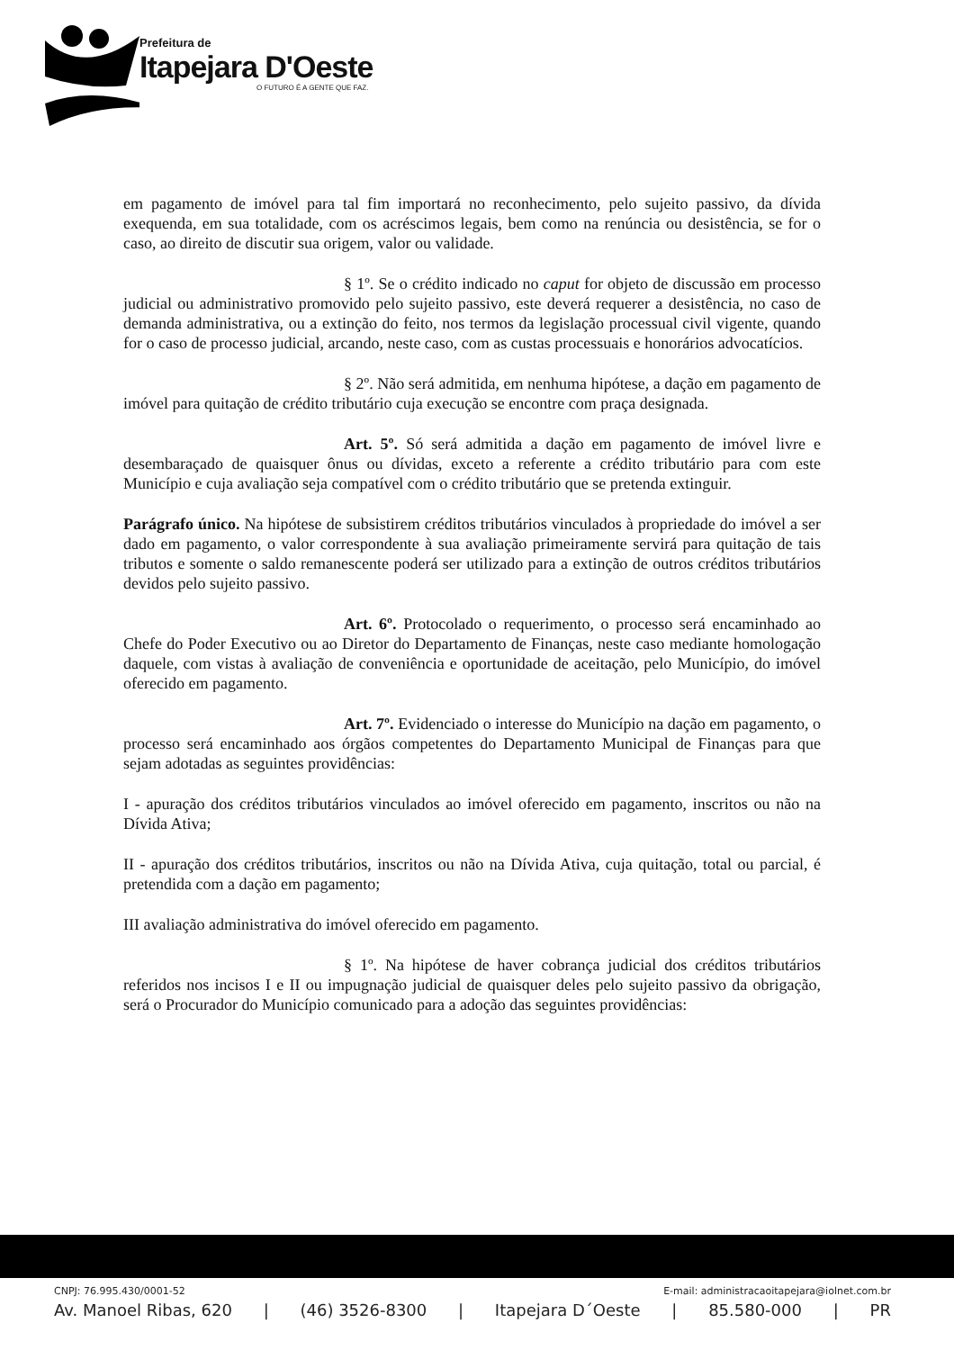Prefeitura de
Itapejara D'Oeste
O FUTURO É A GENTE QUE FAZ.
em pagamento de imóvel para tal fim importará no reconhecimento, pelo sujeito passivo, da dívida exequenda, em sua totalidade, com os acréscimos legais, bem como na renúncia ou desistência, se for o caso, ao direito de discutir sua origem, valor ou validade.
§ 1º. Se o crédito indicado no caput for objeto de discussão em processo judicial ou administrativo promovido pelo sujeito passivo, este deverá requerer a desistência, no caso de demanda administrativa, ou a extinção do feito, nos termos da legislação processual civil vigente, quando for o caso de processo judicial, arcando, neste caso, com as custas processuais e honorários advocatícios.
§ 2º. Não será admitida, em nenhuma hipótese, a dação em pagamento de imóvel para quitação de crédito tributário cuja execução se encontre com praça designada.
Art. 5º. Só será admitida a dação em pagamento de imóvel livre e desembaraçado de quaisquer ônus ou dívidas, exceto a referente a crédito tributário para com este Município e cuja avaliação seja compatível com o crédito tributário que se pretenda extinguir.
Parágrafo único. Na hipótese de subsistirem créditos tributários vinculados à propriedade do imóvel a ser dado em pagamento, o valor correspondente à sua avaliação primeiramente servirá para quitação de tais tributos e somente o saldo remanescente poderá ser utilizado para a extinção de outros créditos tributários devidos pelo sujeito passivo.
Art. 6º. Protocolado o requerimento, o processo será encaminhado ao Chefe do Poder Executivo ou ao Diretor do Departamento de Finanças, neste caso mediante homologação daquele, com vistas à avaliação de conveniência e oportunidade de aceitação, pelo Município, do imóvel oferecido em pagamento.
Art. 7º. Evidenciado o interesse do Município na dação em pagamento, o processo será encaminhado aos órgãos competentes do Departamento Municipal de Finanças para que sejam adotadas as seguintes providências:
I - apuração dos créditos tributários vinculados ao imóvel oferecido em pagamento, inscritos ou não na Dívida Ativa;
II - apuração dos créditos tributários, inscritos ou não na Dívida Ativa, cuja quitação, total ou parcial, é pretendida com a dação em pagamento;
III avaliação administrativa do imóvel oferecido em pagamento.
§ 1º. Na hipótese de haver cobrança judicial dos créditos tributários referidos nos incisos I e II ou impugnação judicial de quaisquer deles pelo sujeito passivo da obrigação, será o Procurador do Município comunicado para a adoção das seguintes providências:
CNPJ: 76.995.430/0001-52 E-mail: administracaoitapejara@iolnet.com.br
Av. Manoel Ribas, 620 | (46) 3526-8300 | Itapejara D´Oeste | 85.580-000 | PR